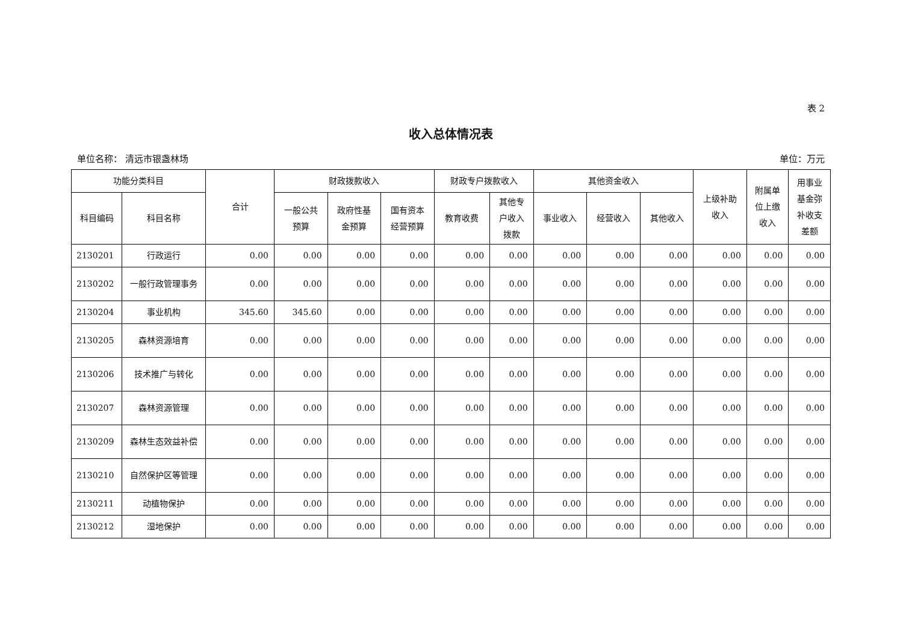表 2
收入总体情况表
单位名称： 清远市银盏林场 单位：万元
| 功能分类科目 | | 合计 | 财政拨款收入 | | | 财政专户拨款收入 | | 其他资金收入 | | | 上级补助 收入 | 附属单 位上缴 收入 | 用事业 基金弥 补收支 差额 |
| --- | --- | --- | --- | --- | --- | --- | --- | --- | --- | --- | --- | --- | --- |
| 科目编码 | 科目名称 | | 一般公共 预算 | 政府性基 金预算 | 国有资本 经营预算 | 教育收费 | 其他专 户收入 拨款 | 事业收入 | 经营收入 | 其他收入 | | | |
| 2130201 | 行政运行 | 0.00 | 0.00 | 0.00 | 0.00 | 0.00 | 0.00 | 0.00 | 0.00 | 0.00 | 0.00 | 0.00 | 0.00 |
| 2130202 | 一般行政管理事务 | 0.00 | 0.00 | 0.00 | 0.00 | 0.00 | 0.00 | 0.00 | 0.00 | 0.00 | 0.00 | 0.00 | 0.00 |
| 2130204 | 事业机构 | 345.60 | 345.60 | 0.00 | 0.00 | 0.00 | 0.00 | 0.00 | 0.00 | 0.00 | 0.00 | 0.00 | 0.00 |
| 2130205 | 森林资源培育 | 0.00 | 0.00 | 0.00 | 0.00 | 0.00 | 0.00 | 0.00 | 0.00 | 0.00 | 0.00 | 0.00 | 0.00 |
| 2130206 | 技术推广与转化 | 0.00 | 0.00 | 0.00 | 0.00 | 0.00 | 0.00 | 0.00 | 0.00 | 0.00 | 0.00 | 0.00 | 0.00 |
| 2130207 | 森林资源管理 | 0.00 | 0.00 | 0.00 | 0.00 | 0.00 | 0.00 | 0.00 | 0.00 | 0.00 | 0.00 | 0.00 | 0.00 |
| 2130209 | 森林生态效益补偿 | 0.00 | 0.00 | 0.00 | 0.00 | 0.00 | 0.00 | 0.00 | 0.00 | 0.00 | 0.00 | 0.00 | 0.00 |
| 2130210 | 自然保护区等管理 | 0.00 | 0.00 | 0.00 | 0.00 | 0.00 | 0.00 | 0.00 | 0.00 | 0.00 | 0.00 | 0.00 | 0.00 |
| 2130211 | 动植物保护 | 0.00 | 0.00 | 0.00 | 0.00 | 0.00 | 0.00 | 0.00 | 0.00 | 0.00 | 0.00 | 0.00 | 0.00 |
| 2130212 | 湿地保护 | 0.00 | 0.00 | 0.00 | 0.00 | 0.00 | 0.00 | 0.00 | 0.00 | 0.00 | 0.00 | 0.00 | 0.00 |